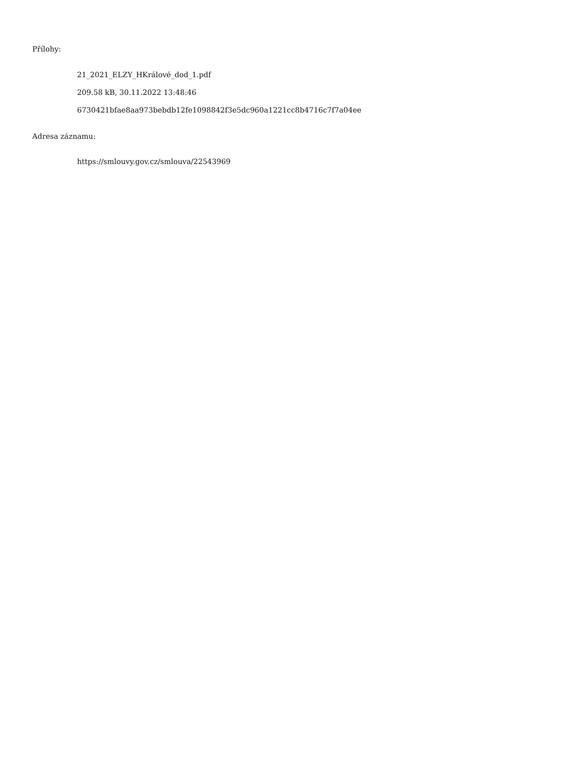Přílohy:
21_2021_ELZY_HKrálové_dod_1.pdf
209.58 kB, 30.11.2022 13:48:46
6730421bfae8aa973bebdb12fe1098842f3e5dc960a1221cc8b4716c7f7a04ee
Adresa záznamu:
https://smlouvy.gov.cz/smlouva/22543969